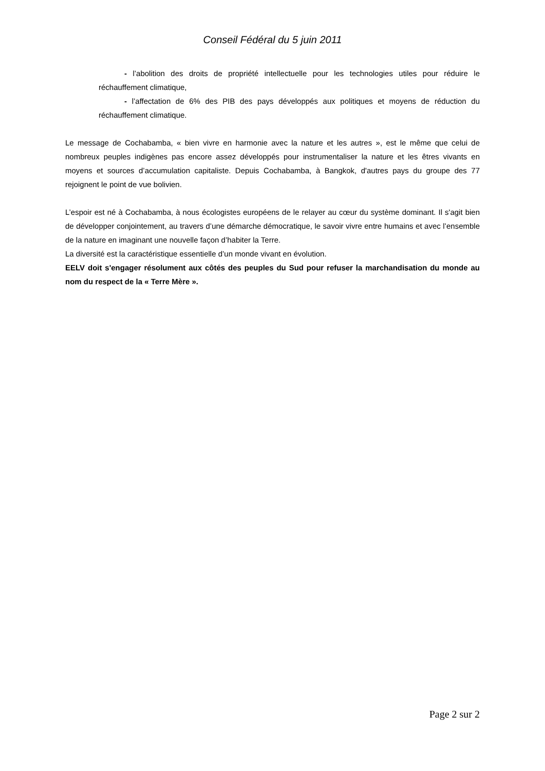Conseil Fédéral du 5 juin 2011
- l’abolition des droits de propriété intellectuelle pour les technologies utiles pour réduire le réchauffement climatique,
- l’affectation de 6% des PIB des pays développés aux politiques et moyens de réduction du réchauffement climatique.
Le message de Cochabamba, « bien vivre en harmonie avec la nature et les autres », est le même que celui de nombreux peuples indigènes pas encore assez développés pour instrumentaliser la nature et les êtres vivants en moyens et sources d’accumulation capitaliste. Depuis Cochabamba, à Bangkok, d'autres pays du groupe des 77 rejoignent le point de vue bolivien.
L’espoir est né à Cochabamba, à nous écologistes européens de le relayer au cœur du système dominant. Il s'agit bien de développer conjointement, au travers d’une démarche démocratique, le savoir vivre entre humains et avec l’ensemble de la nature en imaginant une nouvelle façon d’habiter la Terre.
La diversité est la caractéristique essentielle d’un monde vivant en évolution.
EELV doit s'engager résolument aux côtés des peuples du Sud pour refuser la marchandisation du monde au nom du respect de la « Terre Mère ».
Page 2 sur 2